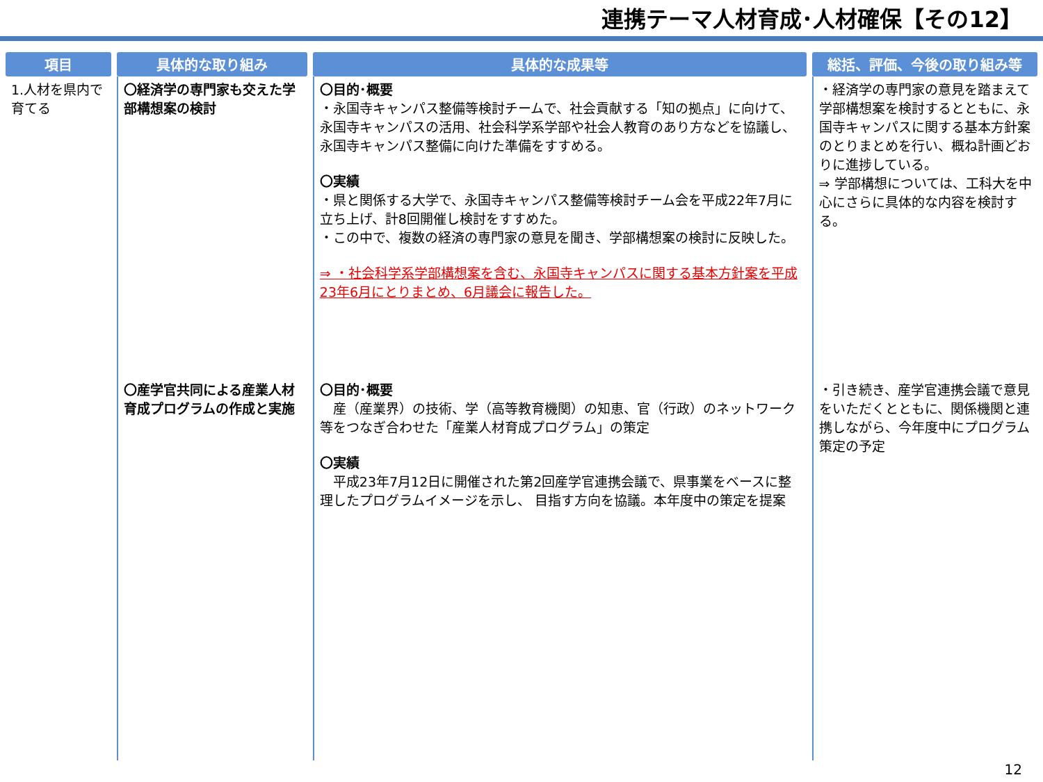連携テーマ人材育成･人材確保【その12】
| 項目 | 具体的な取り組み | 具体的な成果等 | 総括、評価、今後の取り組み等 |
| --- | --- | --- | --- |
| 1.人材を県内で育てる | 〇経済学の専門家も交えた学部構想案の検討 | 〇目的･概要 ・永国寺キャンパス整備等検討チームで、社会貢献する「知の拠点」に向けて、永国寺キャンパスの活用、社会科学系学部や社会人教育のあり方などを協議し、永国寺キャンパス整備に向けた準備をすすめる。 〇実績 ・県と関係する大学で、永国寺キャンパス整備等検討チーム会を平成22年7月に立ち上げ、計8回開催し検討をすすめた。 ・この中で、複数の経済の専門家の意見を聞き、学部構想案の検討に反映した。 ⇒ ・社会科学系学部構想案を含む、永国寺キャンパスに関する基本方針案を平成23年6月にとりまとめ、6月議会に報告した。 | ・経済学の専門家の意見を踏まえて学部構想案を検討するとともに、永国寺キャンパスに関する基本方針案のとりまとめを行い、概ね計画どおりに進捗している。 ⇒ 学部構想については、工科大を中心にさらに具体的な内容を検討する。 |
| | 〇産学官共同による産業人材育成プログラムの作成と実施 | 〇目的･概要 産（産業界）の技術、学（高等教育機関）の知恵、官（行政）のネットワーク等をつなぎ合わせた「産業人材育成プログラム」の策定 〇実績 平成23年7月12日に開催された第2回産学官連携会議で、県事業をベースに整理したプログラムイメージを示し、 目指す方向を協議。本年度中の策定を提案 | ・引き続き、産学官連携会議で意見をいただくとともに、関係機関と連携しながら、今年度中にプログラム策定の予定 |
12